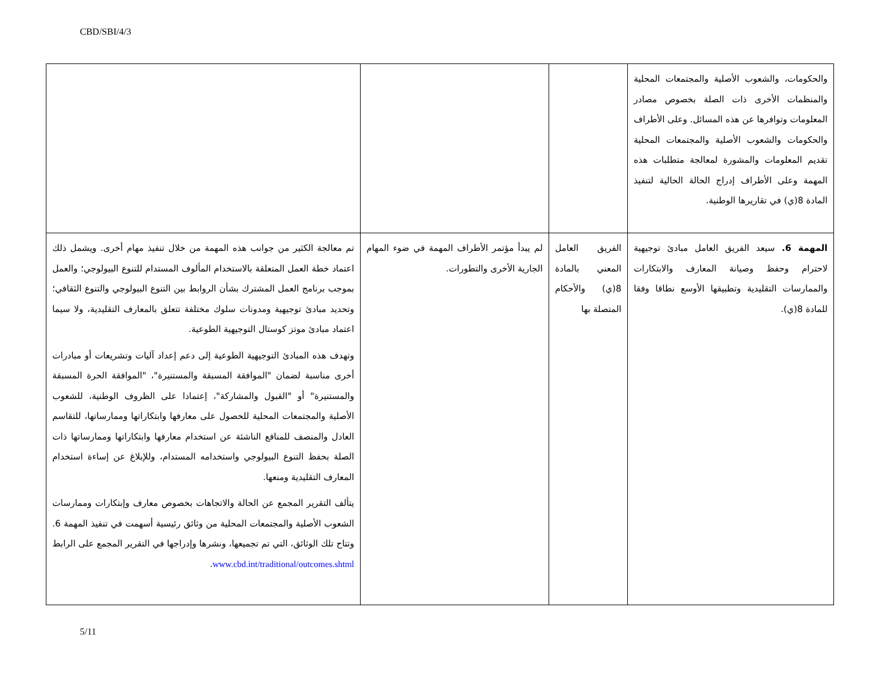CBD/SBI/4/3
| والحكومات، والشعوب الأصلية والمجتمعات المحلية والمنظمات الأخرى ذات الصلة بخصوص مصادر المعلومات وتوافرها عن هذه المسائل. وعلى الأطراف والحكومات والشعوب الأصلية والمجتمعات المحلية تقديم المعلومات والمشورة لمعالجة متطلبات هذه المهمة وعلى الأطراف إدراج الحالة الحالية لتنفيذ المادة 8(ي) في تقاريرها الوطنية. | | | |
| المهمة 6. سيعد الفريق العامل مبادئ توجيهية لاحترام وحفظ وصيانة المعارف والابتكارات والممارسات التقليدية وتطبيقها الأوسع نطاقا وفقا للمادة 8(ي). | الفريق العامل المعني بالمادة 8(ي) والأحكام المتصلة بها | لم يبدأ مؤتمر الأطراف المهمة في ضوء المهام الجارية الأخرى والتطورات. | تم معالجة الكثير من جوانب هذه المهمة من خلال تنفيذ مهام أخرى. ويشمل ذلك اعتماد خطة العمل المتعلقة بالاستخدام المألوف المستدام للتنوع البيولوجي؛ والعمل بموجب برنامج العمل المشترك بشأن الروابط بين التنوع البيولوجي والتنوع الثقافي؛ وتحديد مبادئ توجيهية ومدونات سلوك مختلفة تتعلق بالمعارف التقليدية، ولا سيما اعتماد مبادئ موتز كوستال التوجيهية الطوعية. وتهدف هذه المبادئ التوجيهية الطوعية إلى دعم إعداد آليات وتشريعات أو مبادرات أخرى مناسبة لضمان "الموافقة المسبقة والمستنيرة"، "الموافقة الحرة المسبقة والمستنيرة" أو "القبول والمشاركة"، إعتمادا على الظروف الوطنية، للشعوب الأصلية والمجتمعات المحلية للحصول على معارفها وابتكاراتها وممارساتها، للتقاسم العادل والمنصف للمنافع الناشئة عن استخدام معارفها وابتكاراتها وممارساتها ذات الصلة بحفظ التنوع البيولوجي واستخدامه المستدام، وللإبلاغ عن إساءة استخدام المعارف التقليدية ومنعها. يتألف التقرير المجمع عن الحالة والاتجاهات بخصوص معارف وإبتكارات وممارسات الشعوب الأصلية والمجتمعات المحلية من وثائق رئيسية أسهمت في تنفيذ المهمة 6. وتتاح تلك الوثائق، التي تم تجميعها، ونشرها وإدراجها في التقرير المجمع على الرابط www.cbd.int/traditional/outcomes.shtml . |
5/11